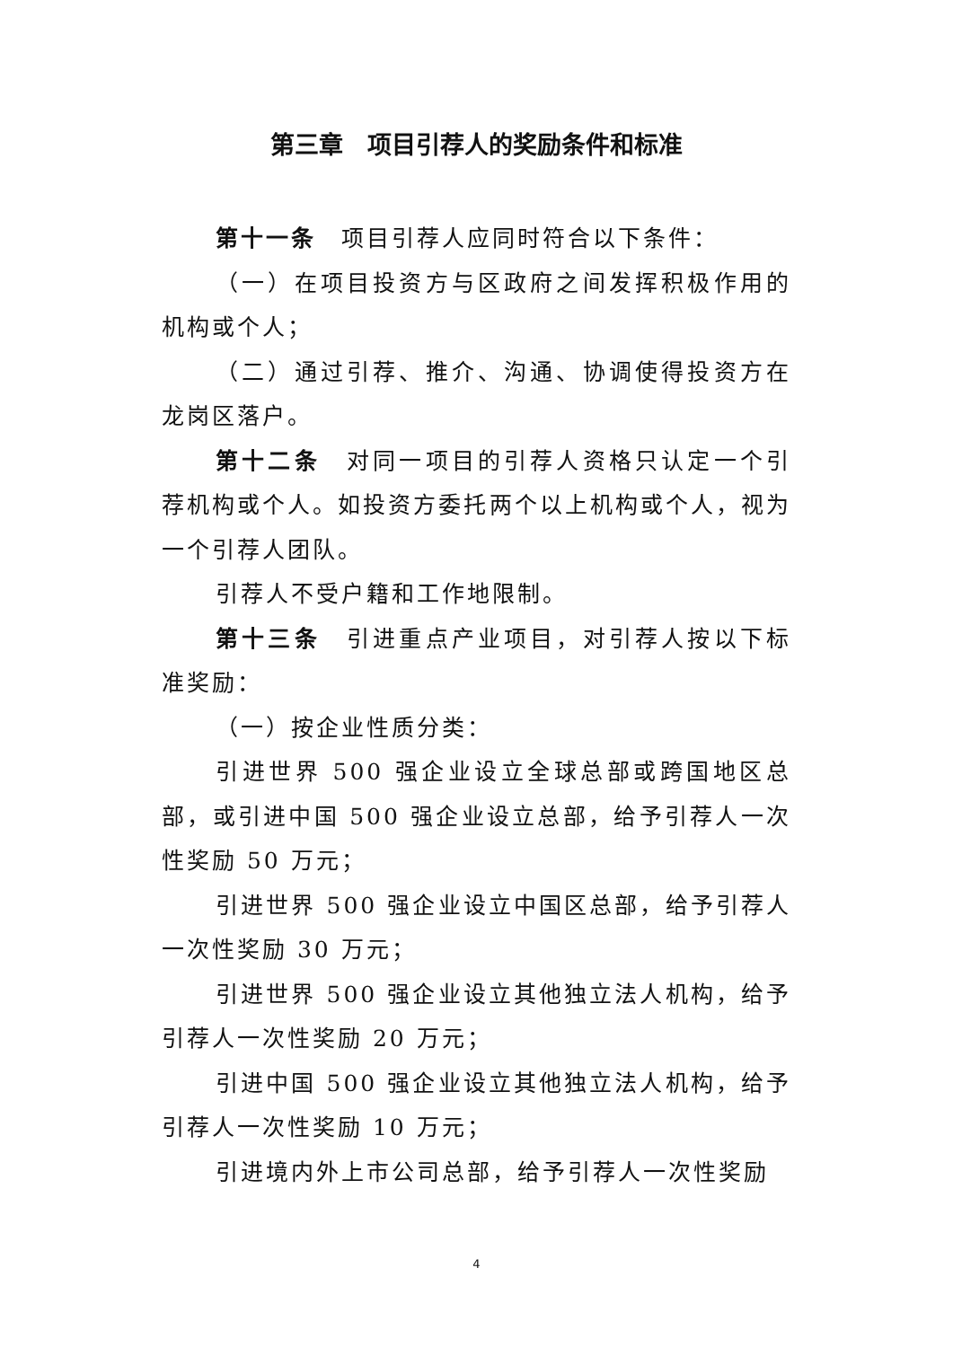第三章　项目引荐人的奖励条件和标准
第十一条　项目引荐人应同时符合以下条件：
（一）在项目投资方与区政府之间发挥积极作用的机构或个人；
（二）通过引荐、推介、沟通、协调使得投资方在龙岗区落户。
第十二条　对同一项目的引荐人资格只认定一个引荐机构或个人。如投资方委托两个以上机构或个人，视为一个引荐人团队。
引荐人不受户籍和工作地限制。
第十三条　引进重点产业项目，对引荐人按以下标准奖励：
（一）按企业性质分类：
引进世界 500 强企业设立全球总部或跨国地区总部，或引进中国 500 强企业设立总部，给予引荐人一次性奖励 50 万元；
引进世界 500 强企业设立中国区总部，给予引荐人一次性奖励 30 万元；
引进世界 500 强企业设立其他独立法人机构，给予引荐人一次性奖励 20 万元；
引进中国 500 强企业设立其他独立法人机构，给予引荐人一次性奖励 10 万元；
引进境内外上市公司总部，给予引荐人一次性奖励
4